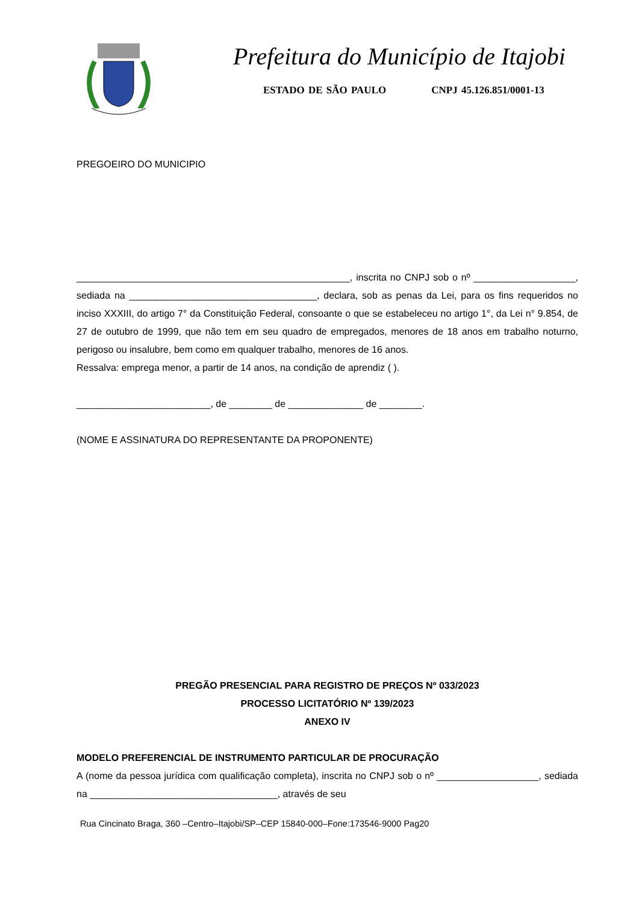Prefeitura do Município de Itajobi
ESTADO DE SÃO PAULO CNPJ 45.126.851/0001-13
PREGOEIRO DO MUNICIPIO
___________________________________________________, inscrita no CNPJ sob o nº ___________________, sediada na ___________________________________, declara, sob as penas da Lei, para os fins requeridos no inciso XXXIII, do artigo 7° da Constituição Federal, consoante o que se estabeleceu no artigo 1°, da Lei n° 9.854, de 27 de outubro de 1999, que não tem em seu quadro de empregados, menores de 18 anos em trabalho noturno, perigoso ou insalubre, bem como em qualquer trabalho, menores de 16 anos.
Ressalva: emprega menor, a partir de 14 anos, na condição de aprendiz ( ).
_________________________, de ________ de ______________ de ________.
(NOME E ASSINATURA DO REPRESENTANTE DA PROPONENTE)
PREGÃO PRESENCIAL PARA REGISTRO DE PREÇOS Nº 033/2023
PROCESSO LICITATÓRIO Nº 139/2023
ANEXO IV
MODELO PREFERENCIAL DE INSTRUMENTO PARTICULAR DE PROCURAÇÃO
A (nome da pessoa jurídica com qualificação completa), inscrita no CNPJ sob o nº ___________________, sediada na ___________________________________, através de seu
Rua Cincinato Braga, 360 –Centro–Itajobi/SP–CEP 15840-000–Fone:173546-9000 Pag20